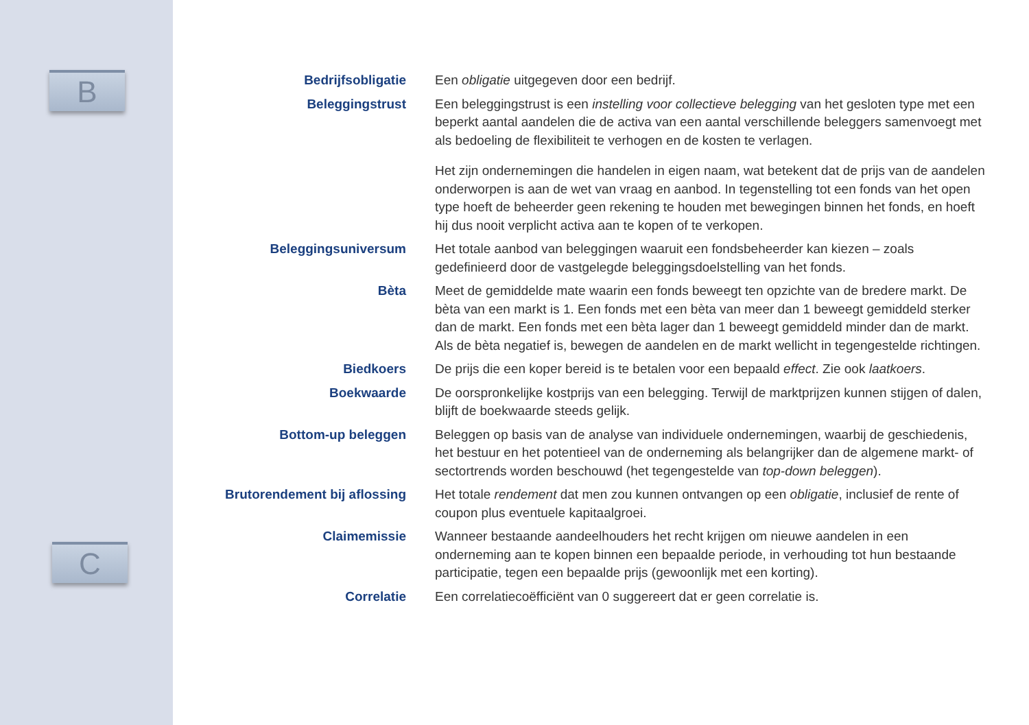B
C
Bedrijfsobligatie
Een obligatie uitgegeven door een bedrijf.
Beleggingstrust
Een beleggingstrust is een instelling voor collectieve belegging van het gesloten type met een beperkt aantal aandelen die de activa van een aantal verschillende beleggers samenvoegt met als bedoeling de flexibiliteit te verhogen en de kosten te verlagen.
Het zijn ondernemingen die handelen in eigen naam, wat betekent dat de prijs van de aandelen onderworpen is aan de wet van vraag en aanbod. In tegenstelling tot een fonds van het open type hoeft de beheerder geen rekening te houden met bewegingen binnen het fonds, en hoeft hij dus nooit verplicht activa aan te kopen of te verkopen.
Beleggingsuniversum
Het totale aanbod van beleggingen waaruit een fondsbeheerder kan kiezen – zoals gedefinieerd door de vastgelegde beleggingsdoelstelling van het fonds.
Bèta
Meet de gemiddelde mate waarin een fonds beweegt ten opzichte van de bredere markt. De bèta van een markt is 1. Een fonds met een bèta van meer dan 1 beweegt gemiddeld sterker dan de markt. Een fonds met een bèta lager dan 1 beweegt gemiddeld minder dan de markt. Als de bèta negatief is, bewegen de aandelen en de markt wellicht in tegengestelde richtingen.
Biedkoers
De prijs die een koper bereid is te betalen voor een bepaald effect. Zie ook laatkoers.
Boekwaarde
De oorspronkelijke kostprijs van een belegging. Terwijl de marktprijzen kunnen stijgen of dalen, blijft de boekwaarde steeds gelijk.
Bottom-up beleggen
Beleggen op basis van de analyse van individuele ondernemingen, waarbij de geschiedenis, het bestuur en het potentieel van de onderneming als belangrijker dan de algemene markt- of sectortrends worden beschouwd (het tegengestelde van top-down beleggen).
Brutorendement bij aflossing
Het totale rendement dat men zou kunnen ontvangen op een obligatie, inclusief de rente of coupon plus eventuele kapitaalgroei.
Claimemissie
Wanneer bestaande aandeelhouders het recht krijgen om nieuwe aandelen in een onderneming aan te kopen binnen een bepaalde periode, in verhouding tot hun bestaande participatie, tegen een bepaalde prijs (gewoonlijk met een korting).
Correlatie
Een correlatiecoëfficiënt van 0 suggereert dat er geen correlatie is.